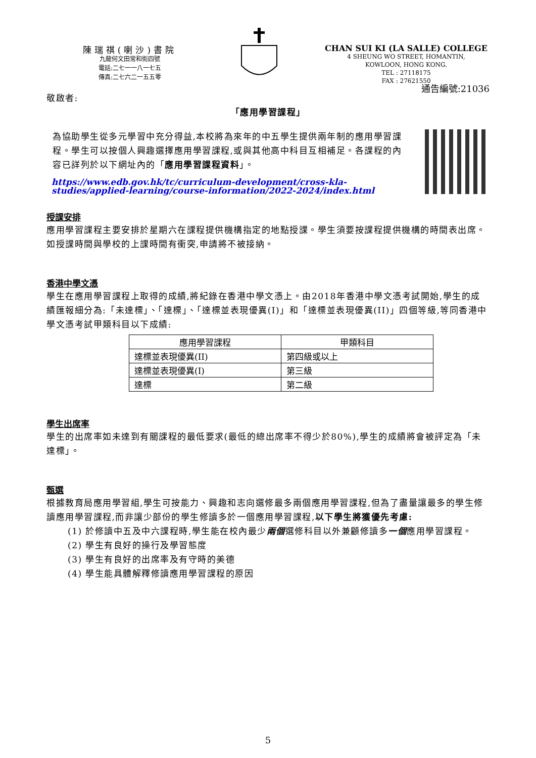陳瑞祺(喇沙)書院
九龍何文田常和街四號
電話:二七一一八一七五
傳真:二七六二一五五零
CHAN SUI KI (LA SALLE) COLLEGE
4 SHEUNG WO STREET, HOMANTIN,
KOWLOON, HONG KONG.
TEL : 27118175
FAX : 27621550
通告編號:21036
敬啟者:
「應用學習課程」
為協助學生從多元學習中充分得益,本校將為來年的中五學生提供兩年制的應用學習課程。學生可以按個人興趣選擇應用學習課程,或與其他高中科目互相補足。各課程的內容已詳列於以下網址內的「應用學習課程資料」。
https://www.edb.gov.hk/tc/curriculum-development/cross-kla-studies/applied-learning/course-information/2022-2024/index.html
授課安排
應用學習課程主要安排於星期六在課程提供機構指定的地點授課。學生須要按課程提供機構的時間表出席。如授課時間與學校的上課時間有衝突,申請將不被接納。
香港中學文憑
學生在應用學習課程上取得的成績,將紀錄在香港中學文憑上。由2018年香港中學文憑考試開始,學生的成績匯報細分為:「未達標」、「達標」、「達標並表現優異(I)」和「達標並表現優異(II)」四個等級,等同香港中學文憑考試甲類科目以下成績:
| 應用學習課程 | 甲類科目 |
| --- | --- |
| 達標並表現優異(II) | 第四級或以上 |
| 達標並表現優異(I) | 第三級 |
| 達標 | 第二級 |
學生出席率
學生的出席率如未達到有關課程的最低要求(最低的總出席率不得少於80%),學生的成績將會被評定為「未達標」。
甄選
根據教育局應用學習組,學生可按能力、興趣和志向選修最多兩個應用學習課程,但為了盡量讓最多的學生修讀應用學習課程,而非讓少部份的學生修讀多於一個應用學習課程,以下學生將獲優先考慮:
(1) 於修讀中五及中六課程時,學生能在校內最少兩個選修科目以外兼顧修讀多一個應用學習課程。
(2) 學生有良好的操行及學習態度
(3) 學生有良好的出席率及有守時的美德
(4) 學生能具體解釋修讀應用學習課程的原因
5